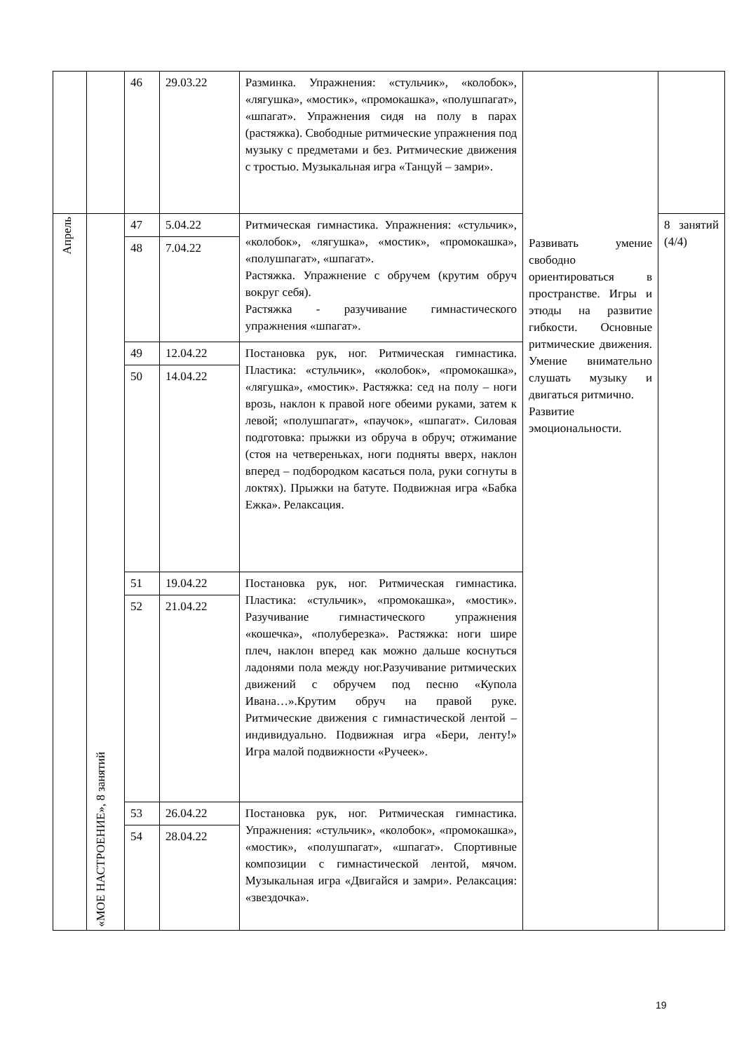| | | 46 | 29.03.22 | Разминка. Упражнения: «стульчик», «колобок», «лягушка», «мостик», «промокашка», «полушпагат», «шпагат». Упражнения сидя на полу в парах (растяжка). Свободные ритмические упражнения под музыку с предметами и без. Ритмические движения с тростью. Музыкальная игра «Танцуй – замри». | | |
| Апрель | «МОЕ НАСТРОЕНИЕ», 8 занятий | 47 | 5.04.22 | Ритмическая гимнастика. Упражнения: «стульчик», «колобок», «лягушка», «мостик», «промокашка», «полушпагат», «шпагат». Растяжка. Упражнение с обручем (крутим обруч вокруг себя). Растяжка - разучивание гимнастического упражнения «шпагат». | Развивать умение свободно ориентироваться в пространстве. Игры и этюды на развитие гибкости. Основные ритмические движения. Умение внимательно слушать музыку и двигаться ритмично. Развитие эмоциональности. | 8 занятий (4/4) |
| | | 48 | 7.04.22 | | | |
| | | 49 | 12.04.22 | Постановка рук, ног. Ритмическая гимнастика. Пластика: «стульчик», «колобок», «промокашка», «лягушка», «мостик». Растяжка: сед на полу – ноги врозь, наклон к правой ноге обеими руками, затем к левой; «полушпагат», «паучок», «шпагат». Силовая подготовка: прыжки из обруча в обруч; отжимание (стоя на четвереньках, ноги подняты вверх, наклон вперед – подбородком касаться пола, руки согнуты в локтях). Прыжки на батуте. Подвижная игра «Бабка Ежка». Релаксация. | | |
| | | 50 | 14.04.22 | | | |
| | | 51 | 19.04.22 | Постановка рук, ног. Ритмическая гимнастика. Пластика: «стульчик», «промокашка», «мостик». Разучивание гимнастического упражнения «кошечка», «полуберезка». Растяжка: ноги шире плеч, наклон вперед как можно дальше коснуться ладонями пола между ног.Разучивание ритмических движений с обручем под песню «Купола Ивана…».Крутим обруч на правой руке. Ритмические движения с гимнастической лентой – индивидуально. Подвижная игра «Бери, ленту!» Игра малой подвижности «Ручеек». | | |
| | | 52 | 21.04.22 | | | |
| | | 53 | 26.04.22 | Постановка рук, ног. Ритмическая гимнастика. Упражнения: «стульчик», «колобок», «промокашка», «мостик», «полушпагат», «шпагат». Спортивные композиции с гимнастической лентой, мячом. Музыкальная игра «Двигайся и замри». Релаксация: «звездочка». | | |
| | | 54 | 28.04.22 | | | |
19